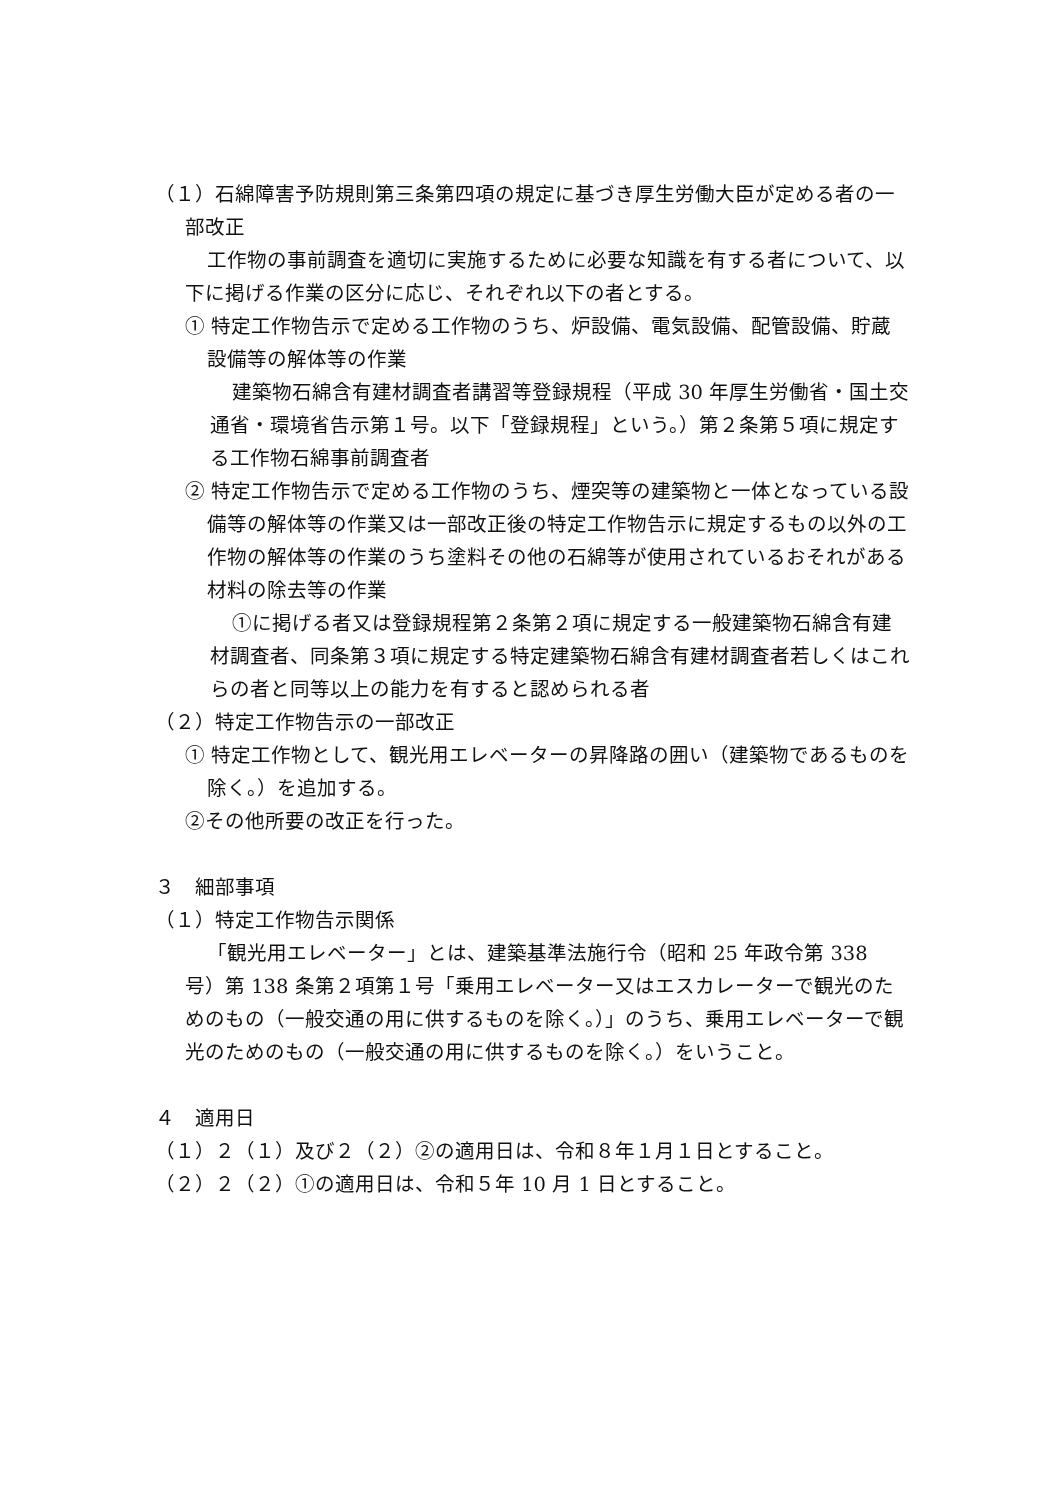（１）石綿障害予防規則第三条第四項の規定に基づき厚生労働大臣が定める者の一部改正
工作物の事前調査を適切に実施するために必要な知識を有する者について、以下に掲げる作業の区分に応じ、それぞれ以下の者とする。
① 特定工作物告示で定める工作物のうち、炉設備、電気設備、配管設備、貯蔵設備等の解体等の作業
建築物石綿含有建材調査者講習等登録規程（平成 30 年厚生労働省・国土交通省・環境省告示第１号。以下「登録規程」という。）第２条第５項に規定する工作物石綿事前調査者
② 特定工作物告示で定める工作物のうち、煙突等の建築物と一体となっている設備等の解体等の作業又は一部改正後の特定工作物告示に規定するもの以外の工作物の解体等の作業のうち塗料その他の石綿等が使用されているおそれがある材料の除去等の作業
①に掲げる者又は登録規程第２条第２項に規定する一般建築物石綿含有建材調査者、同条第３項に規定する特定建築物石綿含有建材調査者若しくはこれらの者と同等以上の能力を有すると認められる者
（２）特定工作物告示の一部改正
① 特定工作物として、観光用エレベーターの昇降路の囲い（建築物であるものを除く。）を追加する。
②その他所要の改正を行った。
３　細部事項
（１）特定工作物告示関係
「観光用エレベーター」とは、建築基準法施行令（昭和 25 年政令第 338 号）第 138 条第２項第１号「乗用エレベーター又はエスカレーターで観光のためのもの（一般交通の用に供するものを除く。）」のうち、乗用エレベーターで観光のためのもの（一般交通の用に供するものを除く。）をいうこと。
４　適用日
（１）２（１）及び２（２）②の適用日は、令和８年１月１日とすること。
（２）２（２）①の適用日は、令和５年 10 月 1 日とすること。